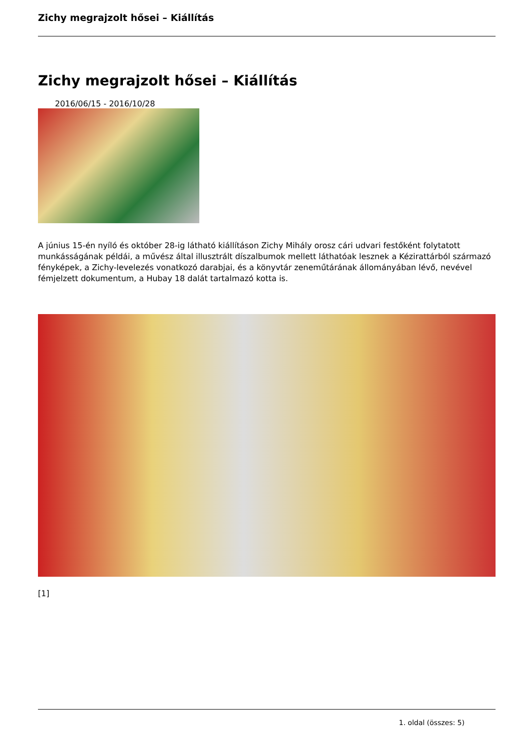Zichy megrajzolt hősei – Kiállítás
Zichy megrajzolt hősei – Kiállítás
2016/06/15 - 2016/10/28
A június 15-én nyíló és október 28-ig látható kiállításon Zichy Mihály orosz cári udvari festőként folytatott munkásságának példái, a művész által illusztrált díszalbumok mellett láthatóak lesznek a Kézirattárból származó fényképek, a Zichy-levelezés vonatkozó darabjai, és a könyvtár zeneműtárának állományában lévő, nevével fémjelzett dokumentum, a Hubay 18 dalát tartalmazó kotta is.
[1]
1. oldal (összes: 5)